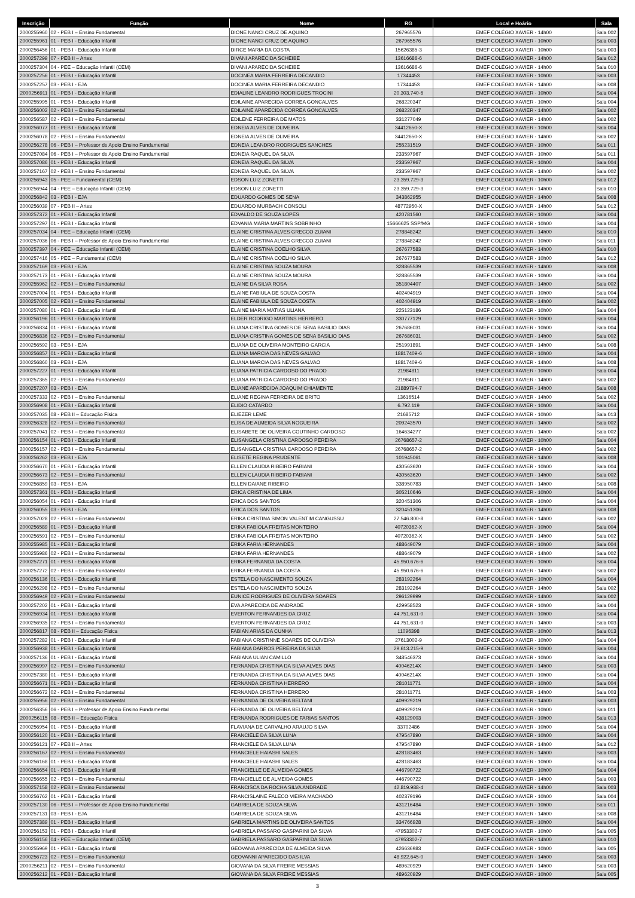| Inscrição | Função | Nome | RG | Local e Hoário | Sala |
| --- | --- | --- | --- | --- | --- |
| 2000255960 | 02 - PEB I – Ensino Fundamental | DIONE NANCI CRUZ DE AQUINO | 267965576 | EMEF COLÉGIO XAVIER - 14h00 | Sala 002 |
| 2000255961 | 01 - PEB I - Educação Infantil | DIONE NANCI CRUZ DE AQUINO | 267965576 | EMEF COLÉGIO XAVIER - 10h00 | Sala 003 |
| 2000256456 | 01 - PEB I - Educação Infantil | DIRCE MARIA DA COSTA | 15626385-3 | EMEF COLÉGIO XAVIER - 10h00 | Sala 003 |
| 2000257299 | 07 - PEB II – Artes | DIVANI APARECIDA SCHEIBE | 13616686-6 | EMEF COLÉGIO XAVIER - 14h00 | Sala 012 |
| 2000257304 | 04 - PEE – Educação Infantil (CEM) | DIVANI APARECIDA SCHEIBE | 13616686-6 | EMEF COLÉGIO XAVIER - 14h00 | Sala 010 |
| 2000257256 | 01 - PEB I - Educação Infantil | DOCINEA MARIA FERREIRA DECANDIO | 17344453 | EMEF COLÉGIO XAVIER - 10h00 | Sala 003 |
| 2000257257 | 03 - PEB I - EJA | DOCINEA MARIA FERREIRA DECANDIO | 17344453 | EMEF COLÉGIO XAVIER - 14h00 | Sala 008 |
| 2000256911 | 01 - PEB I - Educação Infantil | EDIALINE LEANDRO RODRIGUES TROCINI | 20.303.740-6 | EMEF COLÉGIO XAVIER - 10h00 | Sala 004 |
| 2000255995 | 01 - PEB I - Educação Infantil | EDILAINE APARECIDA CORREA GONCALVES | 268220347 | EMEF COLÉGIO XAVIER - 10h00 | Sala 004 |
| 2000256002 | 02 - PEB I – Ensino Fundamental | EDILAINE APARECIDA CORREA GONCALVES | 268220347 | EMEF COLÉGIO XAVIER - 14h00 | Sala 002 |
| 2000256587 | 02 - PEB I – Ensino Fundamental | EDILENE FERREIRA DE MATOS | 331277049 | EMEF COLÉGIO XAVIER - 14h00 | Sala 002 |
| 2000256077 | 01 - PEB I - Educação Infantil | EDNEIA ALVES DE OLIVEIRA | 34412650-X | EMEF COLÉGIO XAVIER - 10h00 | Sala 004 |
| 2000256078 | 02 - PEB I – Ensino Fundamental | EDNEIA ALVES DE OLIVEIRA | 34412650-X | EMEF COLÉGIO XAVIER - 14h00 | Sala 002 |
| 2000256278 | 06 - PEB I – Professor de Apoio Ensino Fundamental | EDNEIA LEANDRO RODRIGUES SANCHES | 255231519 | EMEF COLÉGIO XAVIER - 10h00 | Sala 011 |
| 2000257084 | 06 - PEB I – Professor de Apoio Ensino Fundamental | EDNEIA RAQUEL DA SILVA | 233597967 | EMEF COLÉGIO XAVIER - 10h00 | Sala 011 |
| 2000257086 | 01 - PEB I - Educação Infantil | EDNEIA RAQUEL DA SILVA | 233597967 | EMEF COLÉGIO XAVIER - 10h00 | Sala 004 |
| 2000257167 | 02 - PEB I – Ensino Fundamental | EDNEIA RAQUEL DA SILVA | 233597967 | EMEF COLÉGIO XAVIER - 14h00 | Sala 002 |
| 2000256943 | 05 - PEE – Fundamental (CEM) | EDSON LUIZ ZONETTI | 23.359.729-3 | EMEF COLÉGIO XAVIER - 10h00 | Sala 012 |
| 2000256944 | 04 - PEE – Educação Infantil (CEM) | EDSON LUIZ ZONETTI | 23.359.729-3 | EMEF COLÉGIO XAVIER - 14h00 | Sala 010 |
| 2000256842 | 03 - PEB I - EJA | EDUARDO GOMES DE SENA | 343862955 | EMEF COLÉGIO XAVIER - 14h00 | Sala 008 |
| 2000256039 | 07 - PEB II – Artes | EDUARDO MURBACH CONSOLI | 48772950-X | EMEF COLÉGIO XAVIER - 14h00 | Sala 012 |
| 2000257372 | 01 - PEB I - Educação Infantil | EDVALDO DE SOUZA LOPES | 420781560 | EMEF COLÉGIO XAVIER - 10h00 | Sala 004 |
| 2000257297 | 01 - PEB I - Educação Infantil | EDVANIA MARIA MARTINS SOBRINHO | 15666625 SSP/MG | EMEF COLÉGIO XAVIER - 10h00 | Sala 004 |
| 2000257034 | 04 - PEE – Educação Infantil (CEM) | ELAINE CRISTINA ALVES GRECCO ZUIANI | 278848242 | EMEF COLÉGIO XAVIER - 14h00 | Sala 010 |
| 2000257036 | 06 - PEB I – Professor de Apoio Ensino Fundamental | ELAINE CRISTINA ALVES GRECCO ZUIANI | 278848242 | EMEF COLÉGIO XAVIER - 10h00 | Sala 011 |
| 2000257397 | 04 - PEE – Educação Infantil (CEM) | ELAINE CRISTINA COELHO SILVA | 267677583 | EMEF COLÉGIO XAVIER - 14h00 | Sala 010 |
| 2000257416 | 05 - PEE – Fundamental (CEM) | ELAINE CRISTINA COELHO SILVA | 267677583 | EMEF COLÉGIO XAVIER - 10h00 | Sala 012 |
| 2000257169 | 03 - PEB I - EJA | ELAINE CRISTINA SOUZA MOURA | 328865539 | EMEF COLÉGIO XAVIER - 14h00 | Sala 008 |
| 2000257173 | 01 - PEB I - Educação Infantil | ELAINE CRISTINA SOUZA MOURA | 328865539 | EMEF COLÉGIO XAVIER - 10h00 | Sala 004 |
| 2000255962 | 02 - PEB I – Ensino Fundamental | ELAINE DA SILVA ROSA | 351804407 | EMEF COLÉGIO XAVIER - 14h00 | Sala 002 |
| 2000257004 | 01 - PEB I - Educação Infantil | ELAINE FABIULA DE SOUZA COSTA | 402404919 | EMEF COLÉGIO XAVIER - 10h00 | Sala 004 |
| 2000257005 | 02 - PEB I – Ensino Fundamental | ELAINE FABIULA DE SOUZA COSTA | 402404919 | EMEF COLÉGIO XAVIER - 14h00 | Sala 002 |
| 2000257080 | 01 - PEB I - Educação Infantil | ELAINE MARIA MATIAS ULIANA | 225123186 | EMEF COLÉGIO XAVIER - 10h00 | Sala 004 |
| 2000256196 | 01 - PEB I - Educação Infantil | ELDER RODRIGO MARTINS HERRERO | 330777129 | EMEF COLÉGIO XAVIER - 10h00 | Sala 004 |
| 2000256834 | 01 - PEB I - Educação Infantil | ELIANA CRISTINA GOMES DE SENA BASILIO DIAS | 267686031 | EMEF COLÉGIO XAVIER - 10h00 | Sala 004 |
| 2000256836 | 02 - PEB I – Ensino Fundamental | ELIANA CRISTINA GOMES DE SENA BASILIO DIAS | 267686031 | EMEF COLÉGIO XAVIER - 14h00 | Sala 002 |
| 2000256592 | 03 - PEB I - EJA | ELIANA DE OLIVEIRA MONTEIRO GARCIA | 251991891 | EMEF COLÉGIO XAVIER - 14h00 | Sala 008 |
| 2000256857 | 01 - PEB I - Educação Infantil | ELIANA MARCIA DAS NEVES GALVAO | 18817409-6 | EMEF COLÉGIO XAVIER - 10h00 | Sala 004 |
| 2000256860 | 03 - PEB I - EJA | ELIANA MARCIA DAS NEVES GALVAO | 18817409-6 | EMEF COLÉGIO XAVIER - 14h00 | Sala 008 |
| 2000257227 | 01 - PEB I - Educação Infantil | ELIANA PATRICIA CARDOSO DO PRADO | 21984811 | EMEF COLÉGIO XAVIER - 10h00 | Sala 004 |
| 2000257365 | 02 - PEB I – Ensino Fundamental | ELIANA PATRICIA CARDOSO DO PRADO | 21984811 | EMEF COLÉGIO XAVIER - 14h00 | Sala 002 |
| 2000257207 | 03 - PEB I - EJA | ELIANE APARECIDA JOAQUIM CHIAMENTE | 21889794-7 | EMEF COLÉGIO XAVIER - 14h00 | Sala 008 |
| 2000257333 | 02 - PEB I – Ensino Fundamental | ELIANE REGINA FERREIRA DE BRITO | 13616514 | EMEF COLÉGIO XAVIER - 14h00 | Sala 002 |
| 2000256908 | 01 - PEB I - Educação Infantil | ELIDIO CATARDO | 6.792.119 | EMEF COLÉGIO XAVIER - 10h00 | Sala 004 |
| 2000257035 | 08 - PEB II – Educação Física | ELIEZER LEME | 21685712 | EMEF COLÉGIO XAVIER - 10h00 | Sala 013 |
| 2000256328 | 02 - PEB I – Ensino Fundamental | ELISA DE ALMEIDA SILVA NOGUEIRA | 209243570 | EMEF COLÉGIO XAVIER - 14h00 | Sala 002 |
| 2000257041 | 02 - PEB I – Ensino Fundamental | ELISABETE DE OLIVEIRA COUTINHO CARDOSO | 164634277 | EMEF COLÉGIO XAVIER - 14h00 | Sala 002 |
| 2000256154 | 01 - PEB I - Educação Infantil | ELISANGELA CRISTINA CARDOSO PEREIRA | 26768657-2 | EMEF COLÉGIO XAVIER - 10h00 | Sala 004 |
| 2000256157 | 02 - PEB I – Ensino Fundamental | ELISANGELA CRISTINA CARDOSO PEREIRA | 26768657-2 | EMEF COLÉGIO XAVIER - 14h00 | Sala 002 |
| 2000256262 | 03 - PEB I - EJA | ELISETE REGINA PRUDENTE | 101945061 | EMEF COLÉGIO XAVIER - 14h00 | Sala 008 |
| 2000256670 | 01 - PEB I - Educação Infantil | ELLEN CLAUDIA RIBEIRO FABIANI | 430563620 | EMEF COLÉGIO XAVIER - 10h00 | Sala 004 |
| 2000256673 | 02 - PEB I – Ensino Fundamental | ELLEN CLAUDIA RIBEIRO FABIANI | 430563620 | EMEF COLÉGIO XAVIER - 14h00 | Sala 002 |
| 2000256859 | 03 - PEB I - EJA | ELLEN DAIANE RIBEIRO | 338950783 | EMEF COLÉGIO XAVIER - 14h00 | Sala 008 |
| 2000257361 | 01 - PEB I - Educação Infantil | ERICA CRISTINA DE LIMA | 305210646 | EMEF COLÉGIO XAVIER - 10h00 | Sala 004 |
| 2000256054 | 01 - PEB I - Educação Infantil | ERICA DOS SANTOS | 320451306 | EMEF COLÉGIO XAVIER - 10h00 | Sala 004 |
| 2000256055 | 03 - PEB I - EJA | ERICA DOS SANTOS | 320451306 | EMEF COLÉGIO XAVIER - 14h00 | Sala 008 |
| 2000257028 | 02 - PEB I – Ensino Fundamental | ERIKA CRISTINA SIMON VALENTIM CANGUSSU | 27.546.800-8 | EMEF COLÉGIO XAVIER - 14h00 | Sala 002 |
| 2000256589 | 01 - PEB I - Educação Infantil | ERIKA FABIOLA FREITAS MONTEIRO | 40720362-X | EMEF COLÉGIO XAVIER - 10h00 | Sala 004 |
| 2000256591 | 02 - PEB I – Ensino Fundamental | ERIKA FABIOLA FREITAS MONTEIRO | 40720362-X | EMEF COLÉGIO XAVIER - 14h00 | Sala 002 |
| 2000255985 | 01 - PEB I - Educação Infantil | ERIKA FARIA HERNANDES | 488649079 | EMEF COLÉGIO XAVIER - 10h00 | Sala 004 |
| 2000255986 | 02 - PEB I – Ensino Fundamental | ERIKA FARIA HERNANDES | 488649079 | EMEF COLÉGIO XAVIER - 14h00 | Sala 002 |
| 2000257271 | 01 - PEB I - Educação Infantil | ERIKA FERNANDA DA COSTA | 45.950.676-6 | EMEF COLÉGIO XAVIER - 10h00 | Sala 004 |
| 2000257272 | 02 - PEB I – Ensino Fundamental | ERIKA FERNANDA DA COSTA | 45.950.676-6 | EMEF COLÉGIO XAVIER - 14h00 | Sala 002 |
| 2000256136 | 01 - PEB I - Educação Infantil | ESTELA DO NASCIMENTO SOUZA | 283192264 | EMEF COLÉGIO XAVIER - 10h00 | Sala 004 |
| 2000256298 | 02 - PEB I – Ensino Fundamental | ESTELA DO NASCIMENTO SOUZA | 283192264 | EMEF COLÉGIO XAVIER - 14h00 | Sala 002 |
| 2000256949 | 02 - PEB I – Ensino Fundamental | EUNICE RODRIGUES DE OLIVEIRA SOARES | 296129999 | EMEF COLÉGIO XAVIER - 14h00 | Sala 002 |
| 2000257202 | 01 - PEB I - Educação Infantil | EVA APARECIDA DE ANDRADE | 429958523 | EMEF COLÉGIO XAVIER - 10h00 | Sala 004 |
| 2000256934 | 01 - PEB I - Educação Infantil | EVERTON FERNANDES DA CRUZ | 44.751.631-0 | EMEF COLÉGIO XAVIER - 10h00 | Sala 004 |
| 2000256935 | 02 - PEB I – Ensino Fundamental | EVERTON FERNANDES DA CRUZ | 44.751.631-0 | EMEF COLÉGIO XAVIER - 14h00 | Sala 003 |
| 2000256817 | 08 - PEB II – Educação Física | FABIAN ARIAS DA CUNHA | 11096398 | EMEF COLÉGIO XAVIER - 10h00 | Sala 013 |
| 2000257282 | 01 - PEB I - Educação Infantil | FABIANA CRISTINNE SOARES DE OLIVEIRA | 27613002-9 | EMEF COLÉGIO XAVIER - 10h00 | Sala 004 |
| 2000256938 | 01 - PEB I - Educação Infantil | FABIANA DARROS PEREIRA DA SILVA | 29.613.215-9 | EMEF COLÉGIO XAVIER - 10h00 | Sala 004 |
| 2000257136 | 01 - PEB I - Educação Infantil | FABIANA ULIAN CAMILLO | 348546373 | EMEF COLÉGIO XAVIER - 10h00 | Sala 004 |
| 2000256997 | 02 - PEB I – Ensino Fundamental | FERNANDA CRISTINA DA SILVA ALVES DIAS | 40046214X | EMEF COLÉGIO XAVIER - 14h00 | Sala 003 |
| 2000257380 | 01 - PEB I - Educação Infantil | FERNANDA CRISTINA DA SILVA ALVES DIAS | 40046214X | EMEF COLÉGIO XAVIER - 10h00 | Sala 004 |
| 2000256671 | 01 - PEB I - Educação Infantil | FERNANDA CRISTINA HERRERO | 281011771 | EMEF COLÉGIO XAVIER - 10h00 | Sala 004 |
| 2000256672 | 02 - PEB I – Ensino Fundamental | FERNANDA CRISTINA HERRERO | 281011771 | EMEF COLÉGIO XAVIER - 14h00 | Sala 003 |
| 2000255956 | 02 - PEB I – Ensino Fundamental | FERNANDA DE OLIVEIRA BELTANI | 409929219 | EMEF COLÉGIO XAVIER - 14h00 | Sala 003 |
| 2000256356 | 06 - PEB I – Professor de Apoio Ensino Fundamental | FERNANDA DE OLIVEIRA BELTANI | 409929219 | EMEF COLÉGIO XAVIER - 10h00 | Sala 011 |
| 2000256115 | 08 - PEB II – Educação Física | FERNANDA RODRIGUES DE FARIAS SANTOS | 438129003 | EMEF COLÉGIO XAVIER - 10h00 | Sala 013 |
| 2000256954 | 01 - PEB I - Educação Infantil | FLAVIANA DE CARVALHO ARAUJO SILVA | 33702486 | EMEF COLÉGIO XAVIER - 10h00 | Sala 004 |
| 2000256120 | 01 - PEB I - Educação Infantil | FRANCIELE DA SILVA LUNA | 479547890 | EMEF COLÉGIO XAVIER - 10h00 | Sala 004 |
| 2000256121 | 07 - PEB II – Artes | FRANCIELE DA SILVA LUNA | 479547890 | EMEF COLÉGIO XAVIER - 14h00 | Sala 012 |
| 2000256167 | 02 - PEB I – Ensino Fundamental | FRANCIELE HAIASHI SALES | 428183463 | EMEF COLÉGIO XAVIER - 14h00 | Sala 003 |
| 2000256168 | 01 - PEB I - Educação Infantil | FRANCIELE HAIASHI SALES | 428183463 | EMEF COLÉGIO XAVIER - 10h00 | Sala 004 |
| 2000256654 | 01 - PEB I - Educação Infantil | FRANCIELLE DE ALMEIDA GOMES | 446790722 | EMEF COLÉGIO XAVIER - 10h00 | Sala 004 |
| 2000256655 | 02 - PEB I – Ensino Fundamental | FRANCIELLE DE ALMEIDA GOMES | 446790722 | EMEF COLÉGIO XAVIER - 14h00 | Sala 003 |
| 2000257158 | 02 - PEB I – Ensino Fundamental | FRANCISCA DA ROCHA SILVA ANDRADE | 42.819.988-4 | EMEF COLÉGIO XAVIER - 14h00 | Sala 003 |
| 2000256762 | 01 - PEB I - Educação Infantil | FRANCISLAINE FALECO VIEIRA MACHADO | 402379196 | EMEF COLÉGIO XAVIER - 10h00 | Sala 004 |
| 2000257130 | 06 - PEB I – Professor de Apoio Ensino Fundamental | GABRIELA DE SOUZA SILVA | 431216484 | EMEF COLÉGIO XAVIER - 10h00 | Sala 011 |
| 2000257131 | 03 - PEB I - EJA | GABRIELA DE SOUZA SILVA | 431216484 | EMEF COLÉGIO XAVIER - 14h00 | Sala 008 |
| 2000257389 | 01 - PEB I - Educação Infantil | GABRIELA MARTINS DE OLIVEIRA SANTOS | 334766928 | EMEF COLÉGIO XAVIER - 10h00 | Sala 004 |
| 2000256153 | 01 - PEB I - Educação Infantil | GABRIELA PASSARO GASPARINI DA SILVA | 47953302-7 | EMEF COLÉGIO XAVIER - 10h00 | Sala 005 |
| 2000256156 | 04 - PEE – Educação Infantil (CEM) | GABRIELA PASSARO GASPARINI DA SILVA | 47953302-7 | EMEF COLÉGIO XAVIER - 14h00 | Sala 010 |
| 2000255969 | 01 - PEB I - Educação Infantil | GEOVANA APARECIDA DE ALMEIDA SILVA | 426636983 | EMEF COLÉGIO XAVIER - 10h00 | Sala 005 |
| 2000256723 | 02 - PEB I – Ensino Fundamental | GEOVANNI APARECIDO DAS ILVA | 48.922.645-0 | EMEF COLÉGIO XAVIER - 14h00 | Sala 003 |
| 2000256211 | 02 - PEB I – Ensino Fundamental | GIOVANA DA SILVA FREIRE MESSIAS | 489620929 | EMEF COLÉGIO XAVIER - 14h00 | Sala 003 |
| 2000256212 | 01 - PEB I - Educação Infantil | GIOVANA DA SILVA FREIRE MESSIAS | 489620929 | EMEF COLÉGIO XAVIER - 10h00 | Sala 005 |
3